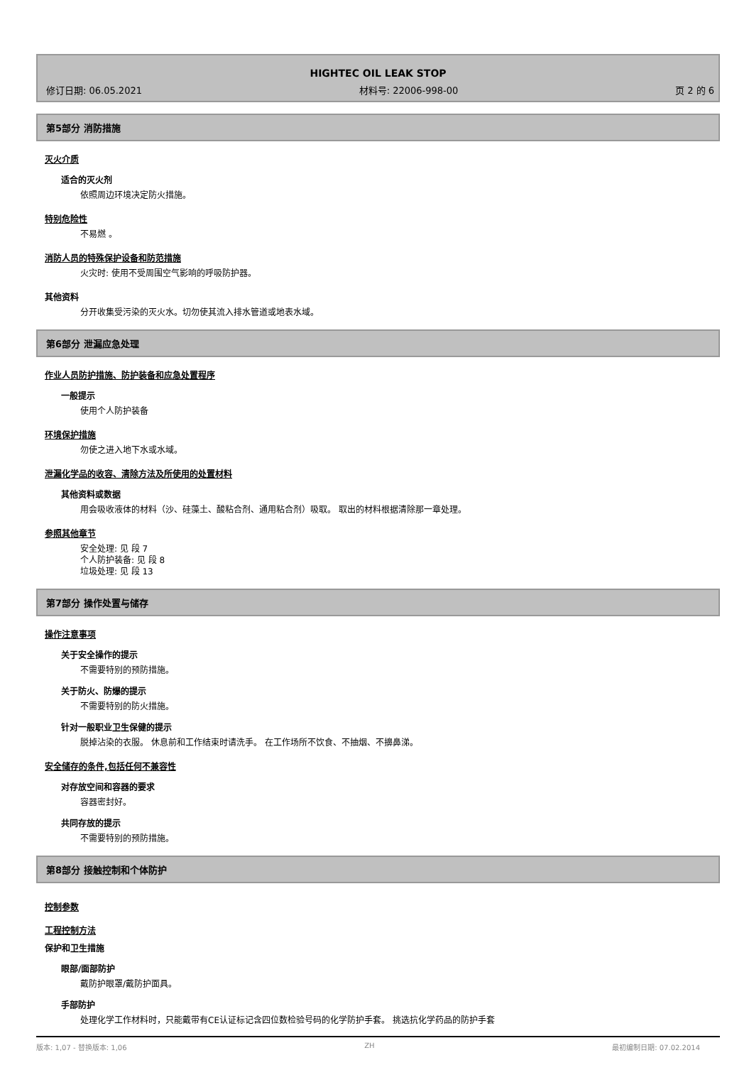HIGHTEC OIL LEAK STOP
修订日期: 06.05.2021 材料号: 22006-998-00 页 2 的 6
第5部分 消防措施
灭火介质
适合的灭火剂
依照周边环境决定防火措施。
特别危险性
不易燃 。
消防人员的特殊保护设备和防范措施
火灾时: 使用不受周围空气影响的呼吸防护器。
其他资料
分开收集受污染的灭火水。切勿使其流入排水管道或地表水域。
第6部分 泄漏应急处理
作业人员防护措施、防护装备和应急处置程序
一般提示
使用个人防护装备
环境保护措施
勿使之进入地下水或水域。
泄漏化学品的收容、清除方法及所使用的处置材料
其他资料或数据
用会吸收液体的材料（沙、硅藻土、酸粘合剂、通用粘合剂）吸取。 取出的材料根据清除那一章处理。
参照其他章节
安全处理: 见 段 7
个人防护装备: 见 段 8
垃圾处理: 见 段 13
第7部分 操作处置与储存
操作注意事项
关于安全操作的提示
不需要特别的预防措施。
关于防火、防爆的提示
不需要特别的防火措施。
针对一般职业卫生保健的提示
脱掉沾染的衣服。 休息前和工作结束时请洗手。 在工作场所不饮食、不抽烟、不擤鼻涕。
安全储存的条件,包括任何不兼容性
对存放空间和容器的要求
容器密封好。
共同存放的提示
不需要特别的预防措施。
第8部分 接触控制和个体防护
控制参数
工程控制方法
保护和卫生措施
眼部/面部防护
戴防护眼罩/戴防护面具。
手部防护
处理化学工作材料时，只能戴带有CE认证标记含四位数检验号码的化学防护手套。 挑选抗化学药品的防护手套
版本: 1,07 - 替换版本: 1,06 ZH 最初编制日期: 07.02.2014